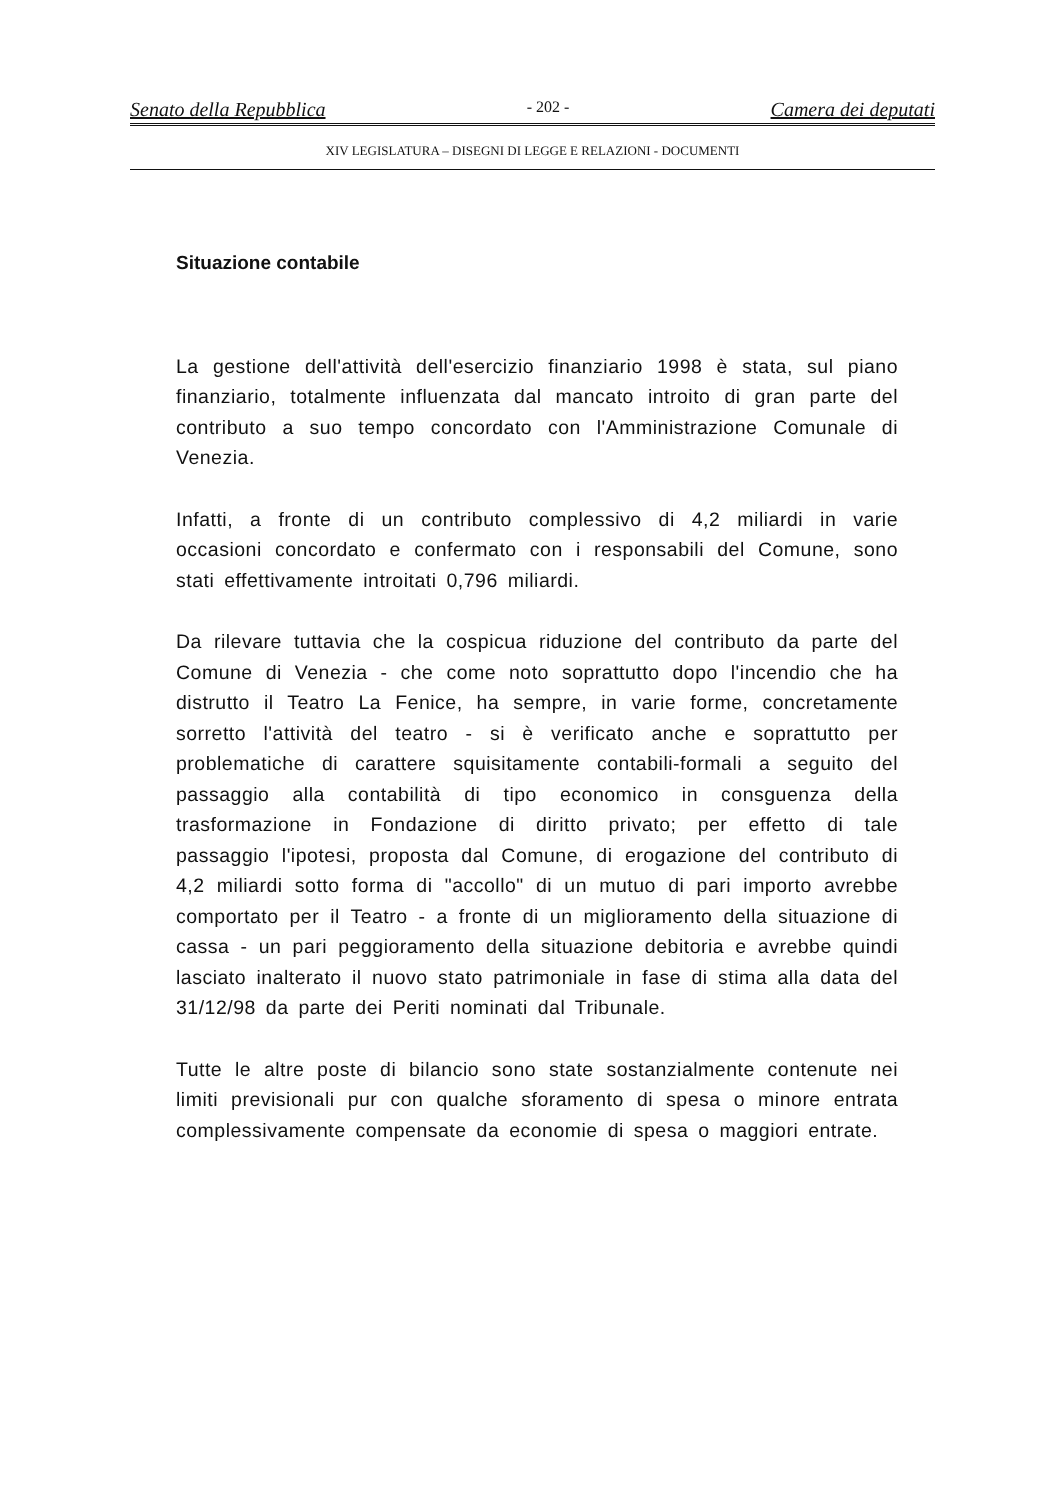Senato della Repubblica - 202 - Camera dei deputati
XIV LEGISLATURA – DISEGNI DI LEGGE E RELAZIONI - DOCUMENTI
Situazione contabile
La gestione dell'attività dell'esercizio finanziario 1998 è stata, sul piano finanziario, totalmente influenzata dal mancato introito di gran parte del contributo a suo tempo concordato con l'Amministrazione Comunale di Venezia.
Infatti, a fronte di un contributo complessivo di 4,2 miliardi in varie occasioni concordato e confermato con i responsabili del Comune, sono stati effettivamente introitati 0,796 miliardi.
Da rilevare tuttavia che la cospicua riduzione del contributo da parte del Comune di Venezia - che come noto soprattutto dopo l'incendio che ha distrutto il Teatro La Fenice, ha sempre, in varie forme, concretamente sorretto l'attività del teatro - si è verificato anche e soprattutto per problematiche di carattere squisitamente contabili-formali a seguito del passaggio alla contabilità di tipo economico in consguenza della trasformazione in Fondazione di diritto privato; per effetto di tale passaggio l'ipotesi, proposta dal Comune, di erogazione del contributo di 4,2 miliardi sotto forma di "accollo" di un mutuo di pari importo avrebbe comportato per il Teatro - a fronte di un miglioramento della situazione di cassa - un pari peggioramento della situazione debitoria e avrebbe quindi lasciato inalterato il nuovo stato patrimoniale in fase di stima alla data del 31/12/98 da parte dei Periti nominati dal Tribunale.
Tutte le altre poste di bilancio sono state sostanzialmente contenute nei limiti previsionali pur con qualche sforamento di spesa o minore entrata complessivamente compensate da economie di spesa o maggiori entrate.